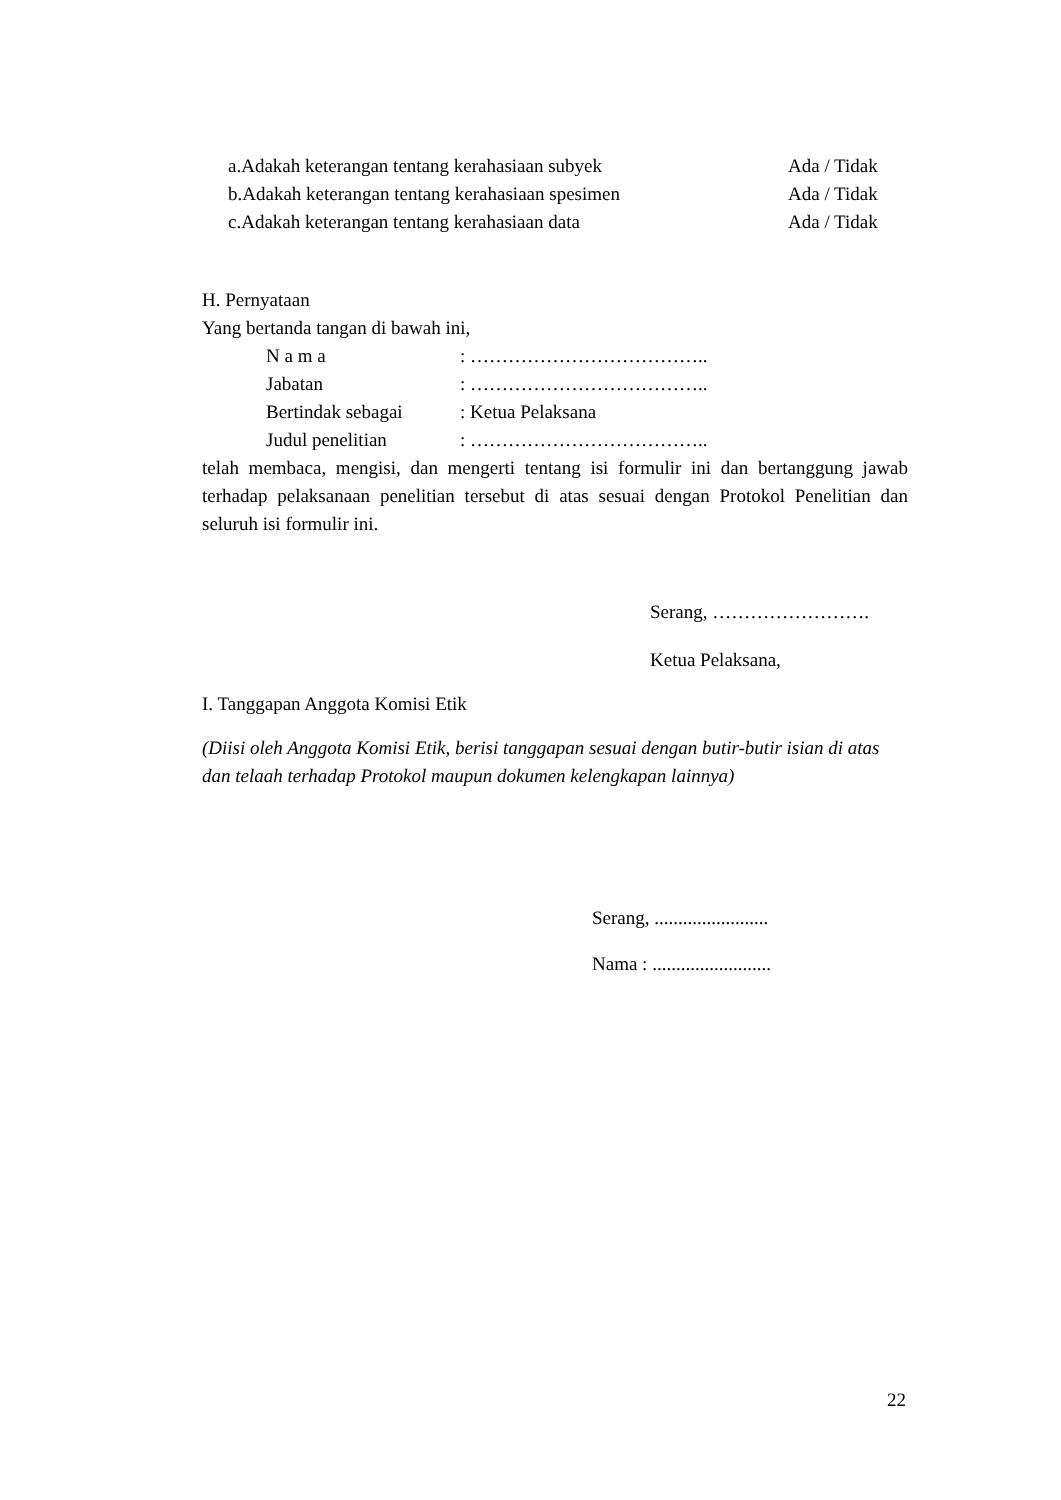a.Adakah keterangan tentang kerahasiaan subyek Ada / Tidak
b.Adakah keterangan tentang kerahasiaan spesimen Ada / Tidak
c.Adakah keterangan tentang kerahasiaan data Ada / Tidak
H. Pernyataan
Yang bertanda tangan di bawah ini,
N a m a: ………………………………..
Jabatan: ………………………………..
Bertindak sebagai: Ketua Pelaksana
Judul penelitian: ………………………………..
telah membaca, mengisi, dan mengerti tentang isi formulir ini dan bertanggung jawab terhadap pelaksanaan penelitian tersebut di atas sesuai dengan Protokol Penelitian dan seluruh isi formulir ini.
Serang, …………………….
Ketua Pelaksana,
I. Tanggapan Anggota Komisi Etik
(Diisi oleh Anggota Komisi Etik, berisi tanggapan sesuai dengan butir-butir isian di atas dan telaah terhadap Protokol maupun dokumen kelengkapan lainnya)
Serang, ........................
Nama : .........................
22